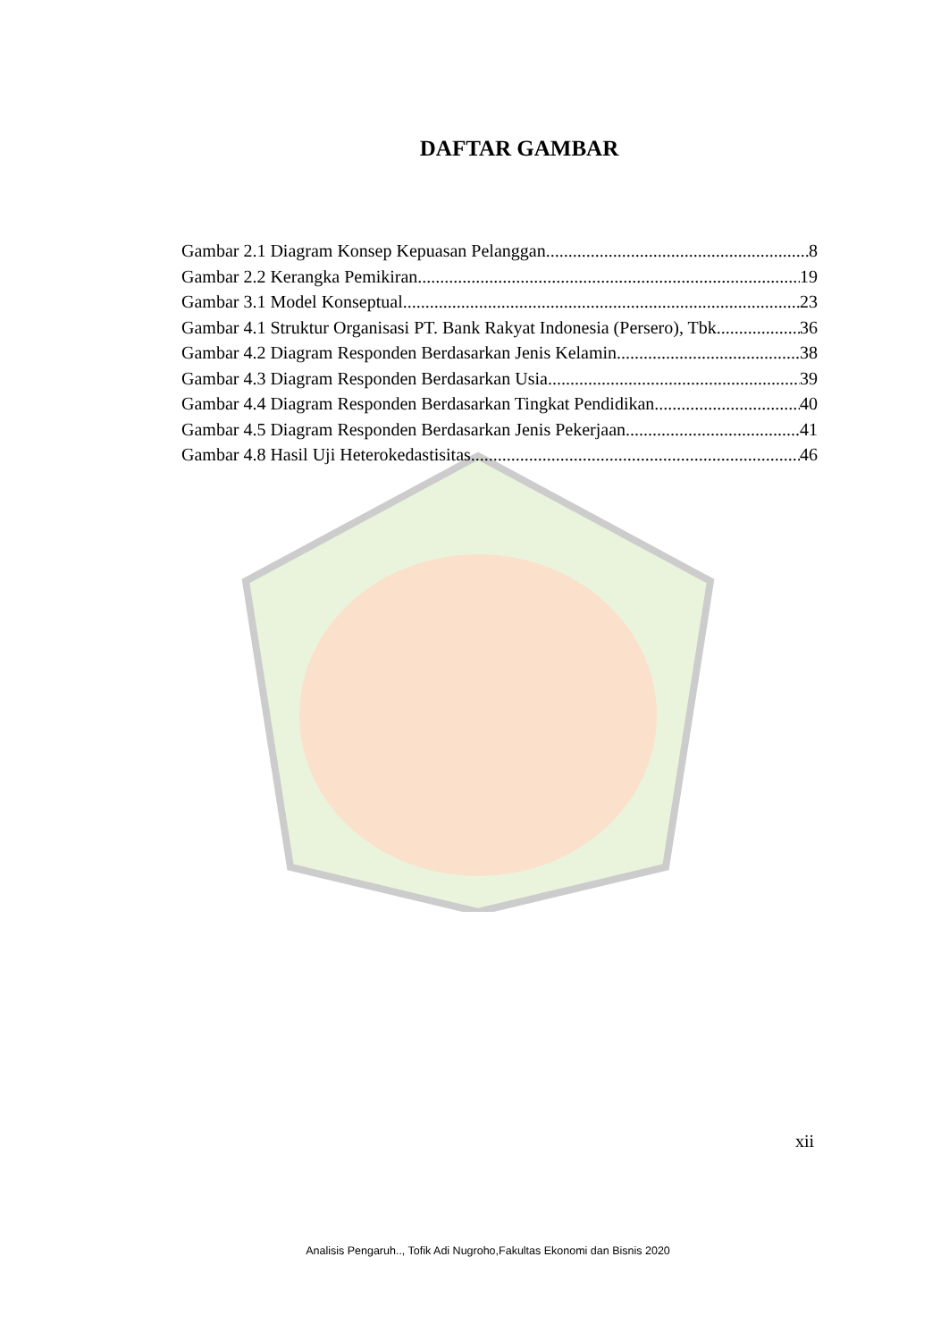DAFTAR GAMBAR
Gambar 2.1 Diagram Konsep Kepuasan Pelanggan 8
Gambar 2.2 Kerangka Pemikiran 19
Gambar 3.1 Model Konseptual 23
Gambar 4.1 Struktur Organisasi PT. Bank Rakyat Indonesia (Persero), Tbk 36
Gambar 4.2 Diagram Responden Berdasarkan Jenis Kelamin 38
Gambar 4.3 Diagram Responden Berdasarkan Usia 39
Gambar 4.4 Diagram Responden Berdasarkan Tingkat Pendidikan 40
Gambar 4.5 Diagram Responden Berdasarkan Jenis Pekerjaan 41
Gambar 4.8 Hasil Uji Heterokedastisitas 46
xii
Analisis Pengaruh.., Tofik Adi Nugroho,Fakultas Ekonomi dan Bisnis 2020